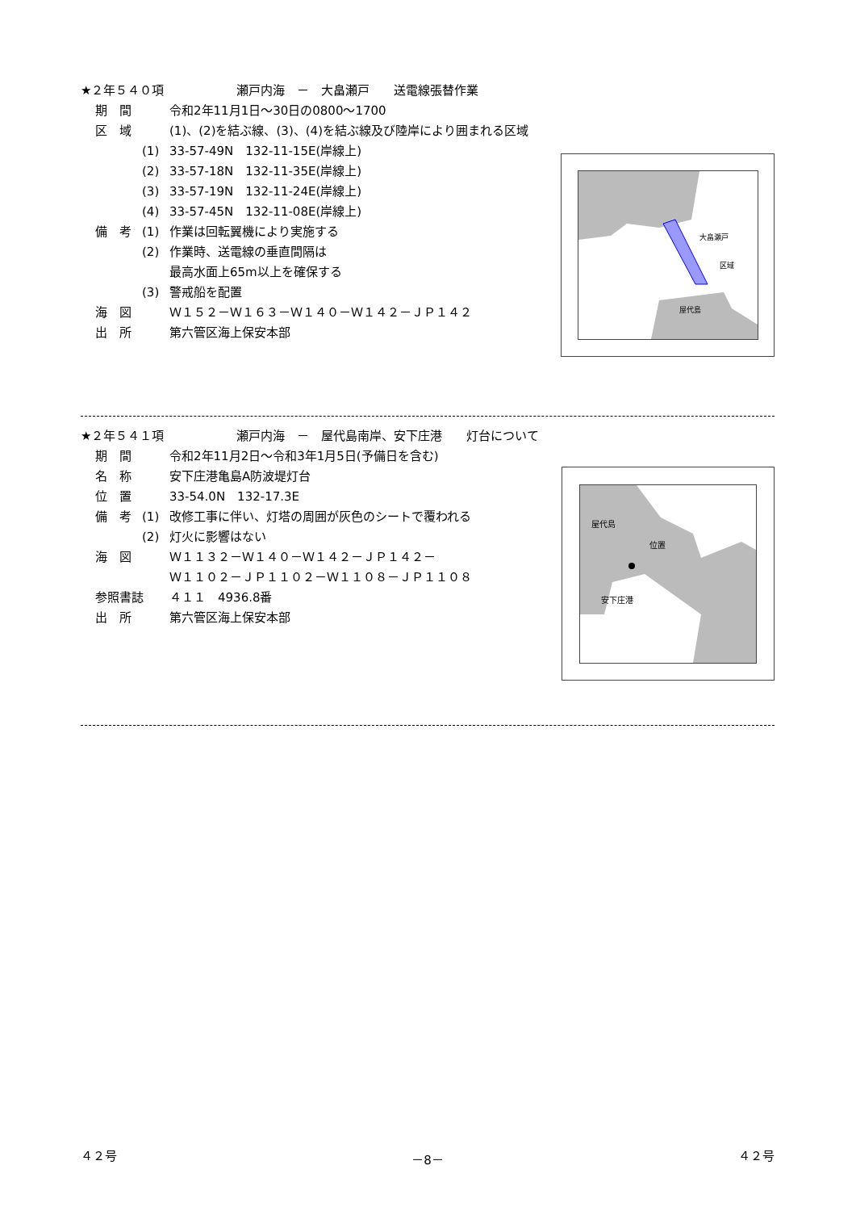★２年５４０項　　　　　　瀬戸内海　－　大畠瀬戸　　送電線張替作業
期　間 令和2年11月1日～30日の0800～1700
区　域 (1)、(2)を結ぶ線、(3)、(4)を結ぶ線及び陸岸により囲まれる区域
(1) 33-57-49N　132-11-15E(岸線上)
(2) 33-57-18N　132-11-35E(岸線上)
(3) 33-57-19N　132-11-24E(岸線上)
(4) 33-57-45N　132-11-08E(岸線上)
備　考 (1) 作業は回転翼機により実施する
(2) 作業時、送電線の垂直間隔は
最高水面上65m以上を確保する
(3) 警戒船を配置
海　図 Ｗ１５２－Ｗ１６３－Ｗ１４０－Ｗ１４２－ＪＰ１４２
出　所 第六管区海上保安本部
大畠瀬戸
区域
屋代島
★２年５４１項　　　　　　瀬戸内海　－　屋代島南岸、安下庄港　　灯台について
期　間 令和2年11月2日～令和3年1月5日(予備日を含む)
名　称 安下庄港亀島A防波堤灯台
位　置 33-54.0N　132-17.3E
備　考 (1) 改修工事に伴い、灯塔の周囲が灰色のシートで覆われる
(2) 灯火に影響はない
海　図 Ｗ１１３２－Ｗ１４０－Ｗ１４２－ＪＰ１４２－
Ｗ１１０２－ＪＰ１１０２－Ｗ１１０８－ＪＰ１１０８
参照書誌 ４１１　4936.8番
出　所 第六管区海上保安本部
屋代島
位置
安下庄港
４２号 －8－ ４２号